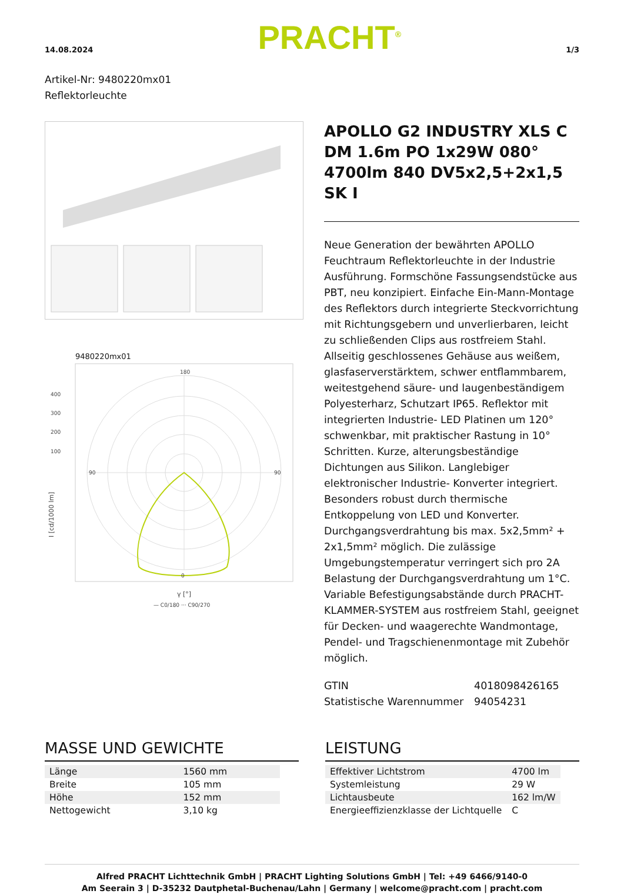14.08.2024 PRACHT<sup>®</sup> 1/3
Artikel-Nr: 9480220mx01
Reflektorleuchte
9480220mx01
I [cd/1000 lm]
400
300
200
100
180
90
90
0
γ [°]
— C0/180 ··· C90/270
APOLLO G2 INDUSTRY XLS C DM 1.6m PO 1x29W 080° 4700lm 840 DV5x2,5+2x1,5 SK I
Neue Generation der bewährten APOLLO Feuchtraum Reflektorleuchte in der Industrie Ausführung. Formschöne Fassungsendstücke aus PBT, neu konzipiert. Einfache Ein-Mann-Montage des Reflektors durch integrierte Steckvorrichtung mit Richtungsgebern und unverlierbaren, leicht zu schließenden Clips aus rostfreiem Stahl. Allseitig geschlossenes Gehäuse aus weißem, glasfaserverstärktem, schwer entflammbarem, weitestgehend säure- und laugenbeständigem Polyesterharz, Schutzart IP65. Reflektor mit integrierten Industrie- LED Platinen um 120° schwenkbar, mit praktischer Rastung in 10° Schritten. Kurze, alterungsbeständige Dichtungen aus Silikon. Langlebiger elektronischer Industrie- Konverter integriert. Besonders robust durch thermische Entkoppelung von LED und Konverter. Durchgangsverdrahtung bis max. 5x2,5mm² + 2x1,5mm² möglich. Die zulässige Umgebungstemperatur verringert sich pro 2A Belastung der Durchgangsverdrahtung um 1°C. Variable Befestigungsabstände durch PRACHT-KLAMMER-SYSTEM aus rostfreiem Stahl, geeignet für Decken- und waagerechte Wandmontage, Pendel- und Tragschienenmontage mit Zubehör möglich.
GTIN 4018098426165
Statistische Warennummer 94054231
MASSE UND GEWICHTE
| Länge | 1560 mm |
| Breite | 105 mm |
| Höhe | 152 mm |
| Nettogewicht | 3,10 kg |
LEISTUNG
| Effektiver Lichtstrom | 4700 lm |
| Systemleistung | 29 W |
| Lichtausbeute | 162 lm/W |
| Energieeffizienzklasse der Lichtquelle | C |
Alfred PRACHT Lichttechnik GmbH | PRACHT Lighting Solutions GmbH | Tel: +49 6466/9140-0
Am Seerain 3 | D-35232 Dautphetal-Buchenau/Lahn | Germany | welcome@pracht.com | pracht.com